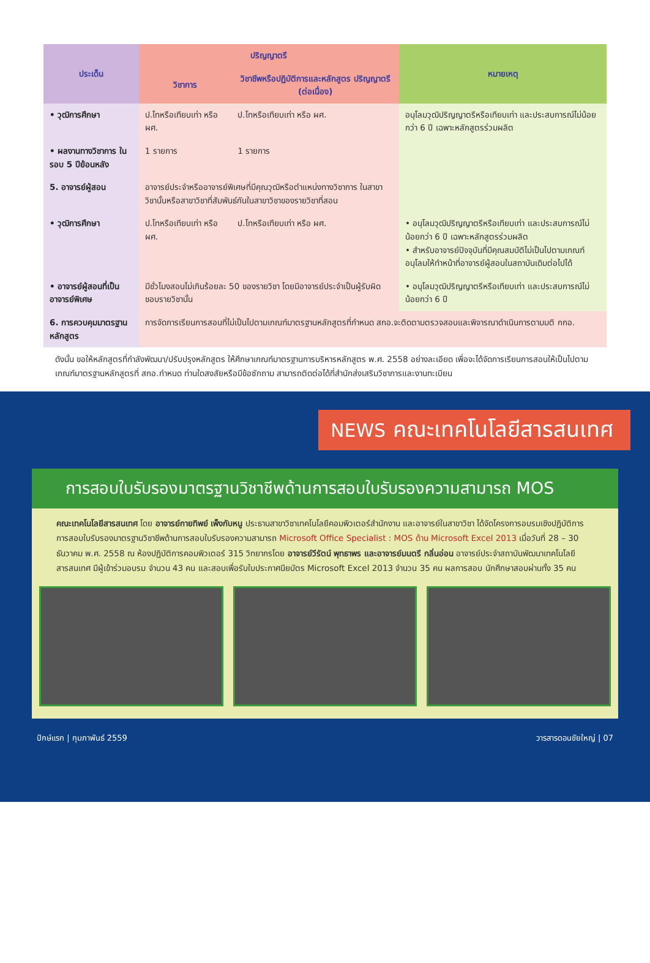| ประเด็น | ปริญญาตรี | | หมายเหตุ |
| --- | --- | --- | --- |
| | วิชาการ | วิชาชีพหรือปฏิบัติการและหลักสูตร ปริญญาตรี (ต่อเนื่อง) | |
| • วุฒิการศึกษา | ป.โทหรือเทียบเท่า หรือ ผศ. | ป.โทหรือเทียบเท่า หรือ ผศ. | อนุโลมวุฒิปริญญาตรีหรือเทียบเท่า และประสบการณ์ไม่น้อยกว่า 6 ปี เฉพาะหลักสูตรร่วมผลิต |
| • ผลงานทางวิชาการ ในรอบ 5 ปีย้อนหลัง | 1 รายการ | 1 รายการ | |
| 5. อาจารย์ผู้สอน | อาจารย์ประจำหรืออาจารย์พิเศษที่มีคุณวุฒิหรือตำแหน่งทางวิชาการ ในสาขาวิชานั้นหรือสาขาวิชาที่สัมพันธ์กันในสาขาวิชาของรายวิชาที่สอน | | |
| • วุฒิการศึกษา | ป.โทหรือเทียบเท่า หรือ ผศ. | ป.โทหรือเทียบเท่า หรือ ผศ. | • อนุโลมวุฒิปริญญาตรีหรือเทียบเท่า และประสบการณ์ไม่น้อยกว่า 6 ปี เฉพาะหลักสูตรร่วมผลิต • สำหรับอาจารย์ปัจจุบันที่มีคุณสมบัติไม่เป็นไปตามเกณฑ์ อนุโลมให้ทำหน้าที่อาจารย์ผู้สอนในสถาบันเดิมต่อไปได้ |
| • อาจารย์ผู้สอนที่เป็น อาจารย์พิเศษ | มีชั่วโมงสอนไม่เกินร้อยละ 50 ของรายวิชา โดยมีอาจารย์ประจำเป็นผู้รับผิดชอบรายวิชานั้น | | • อนุโลมวุฒิปริญญาตรีหรือเทียบเท่า และประสบการณ์ไม่น้อยกว่า 6 ปี |
| 6. การควบคุมมาตรฐาน หลักสูตร | การจัดการเรียนการสอนที่ไม่เป็นไปตามเกณฑ์มาตรฐานหลักสูตรที่กำหนด สกอ.จะติดตามตรวจสอบและพิจารณาดำเนินการตามมติ กกอ. | | |
ดังนั้น ขอให้หลักสูตรที่กำลังพัฒนา/ปรับปรุงหลักสูตร ให้ศึกษาเกณฑ์มาตรฐานการบริหารหลักสูตร พ.ศ. 2558 อย่างละเอียด เพื่อจะได้จัดการเรียนการสอนให้เป็นไปตามเกณฑ์มาตรฐานหลักสูตรที่ สกอ.กำหนด ท่านใดสงสัยหรือมีข้อซักถาม สามารถติดต่อได้ที่สำนักส่งเสริมวิชาการและงานทะเบียน
NEWS คณะเทคโนโลยีสารสนเทศ
การสอบใบรับรองมาตรฐานวิชาชีพด้านการสอบใบรับรองความสามารถ MOS
คณะเทคโนโลยีสารสนเทศ โดย อาจารย์กายทิพย์ เพ็งกับหนู ประธานสาขาวิชาเทคโนโลยีคอมพิวเตอร์สำนักงาน และอาจารย์ในสาขาวิชา ได้จัดโครงการอบรมเชิงปฏิบัติการ การสอบใบรับรองมาตรฐานวิชาชีพด้านการสอบใบรับรองความสามารถ Microsoft Office Specialist : MOS ด้าน Microsoft Excel 2013 เมื่อวันที่ 28 – 30 ธันวาคม พ.ศ. 2558 ณ ห้องปฏิบัติการคอมพิวเตอร์ 315 วิทยากรโดย อาจารย์วีรัตน์ พุทธาพร และอาจารย์มนตรี กลิ่นอ่อน อาจารย์ประจำสถาบันพัฒนาเทคโนโลยีสารสนเทศ มีผู้เข้าร่วมอบรม จำนวน 43 คน และสอบเพื่อรับใบประกาศนียบัตร Microsoft Excel 2013 จำนวน 35 คน ผลการสอบ นักศึกษาสอบผ่านทั้ง 35 คน
ปักษ์แรก | กุมภาพันธ์ 2559 วารสารดอนชัยใหญ่ | 07